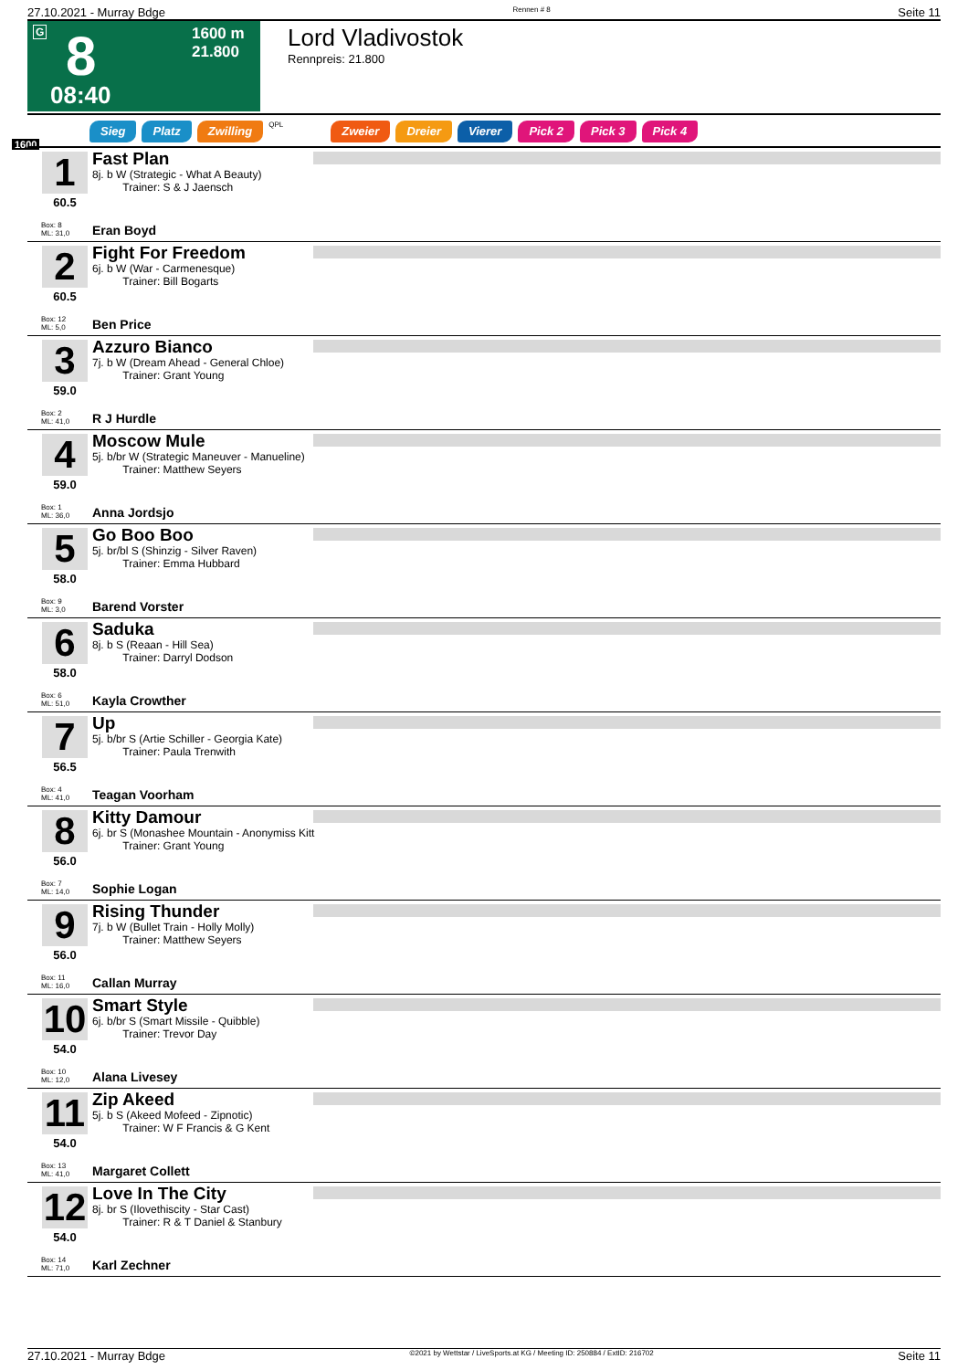27.10.2021 - Murray Bdge Rennen # 8 Seite 11
G 8
1600 m
21.800
08:40
Lord Vladivostok
Rennpreis: 21.800
Sieg Platz Zwilling QPL Zweier Dreier Vierer Pick 2 Pick 3 Pick 4
1600
1
60.5
Box: 8
ML: 31,0
Fast Plan
8j. b W (Strategic - What A Beauty)
Trainer: S & J Jaensch
Eran Boyd
2
60.5
Box: 12
ML: 5,0
Fight For Freedom
6j. b W (War - Carmenesque)
Trainer: Bill Bogarts
Ben Price
3
59.0
Box: 2
ML: 41,0
Azzuro Bianco
7j. b W (Dream Ahead - General Chloe)
Trainer: Grant Young
R J Hurdle
4
59.0
Box: 1
ML: 36,0
Moscow Mule
5j. b/br W (Strategic Maneuver - Manueline)
Trainer: Matthew Seyers
Anna Jordsjo
5
58.0
Box: 9
ML: 3,0
Go Boo Boo
5j. br/bl S (Shinzig - Silver Raven)
Trainer: Emma Hubbard
Barend Vorster
6
58.0
Box: 6
ML: 51,0
Saduka
8j. b S (Reaan - Hill Sea)
Trainer: Darryl Dodson
Kayla Crowther
7
56.5
Box: 4
ML: 41,0
Up
5j. b/br S (Artie Schiller - Georgia Kate)
Trainer: Paula Trenwith
Teagan Voorham
8
56.0
Box: 7
ML: 14,0
Kitty Damour
6j. br S (Monashee Mountain - Anonymiss Kitt
Trainer: Grant Young
Sophie Logan
9
56.0
Box: 11
ML: 16,0
Rising Thunder
7j. b W (Bullet Train - Holly Molly)
Trainer: Matthew Seyers
Callan Murray
10
54.0
Box: 10
ML: 12,0
Smart Style
6j. b/br S (Smart Missile - Quibble)
Trainer: Trevor Day
Alana Livesey
11
54.0
Box: 13
ML: 41,0
Zip Akeed
5j. b S (Akeed Mofeed - Zipnotic)
Trainer: W F Francis & G Kent
Margaret Collett
12
54.0
Box: 14
ML: 71,0
Love In The City
8j. br S (Ilovethiscity - Star Cast)
Trainer: R & T Daniel & Stanbury
Karl Zechner
27.10.2021 - Murray Bdge ©2021 by Wettstar / LiveSports.at KG / Meeting ID: 250884 / ExtID: 216702 Seite 11